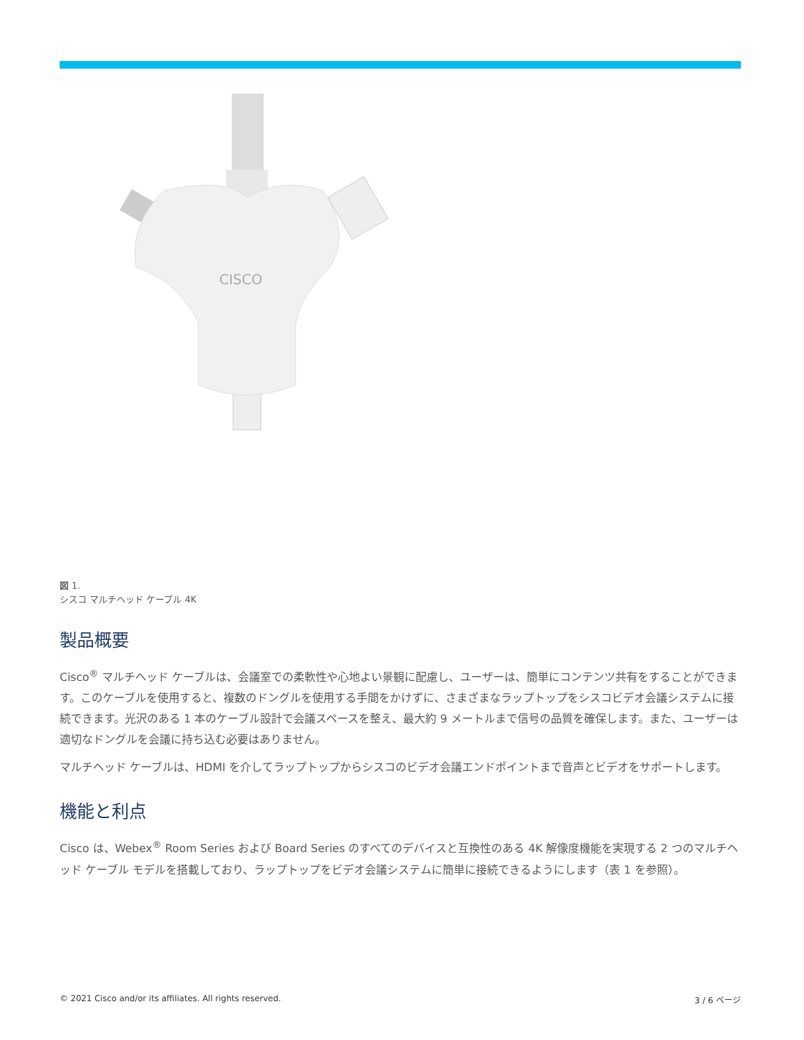CISCO
図 1.
シスコ マルチヘッド ケーブル 4K
製品概要
Cisco<sup>®</sup> マルチヘッド ケーブルは、会議室での柔軟性や心地よい景観に配慮し、ユーザーは、簡単にコンテンツ共有をすることができます。このケーブルを使用すると、複数のドングルを使用する手間をかけずに、さまざまなラップトップをシスコビデオ会議システムに接続できます。光沢のある 1 本のケーブル設計で会議スペースを整え、最大約 9 メートルまで信号の品質を確保します。また、ユーザーは適切なドングルを会議に持ち込む必要はありません。
マルチヘッド ケーブルは、HDMI を介してラップトップからシスコのビデオ会議エンドポイントまで音声とビデオをサポートします。
機能と利点
Cisco は、Webex<sup>®</sup> Room Series および Board Series のすべてのデバイスと互換性のある 4K 解像度機能を実現する 2 つのマルチヘッド ケーブル モデルを搭載しており、ラップトップをビデオ会議システムに簡単に接続できるようにします（表 1 を参照）。
© 2021 Cisco and/or its affiliates. All rights reserved. 3 / 6 ページ